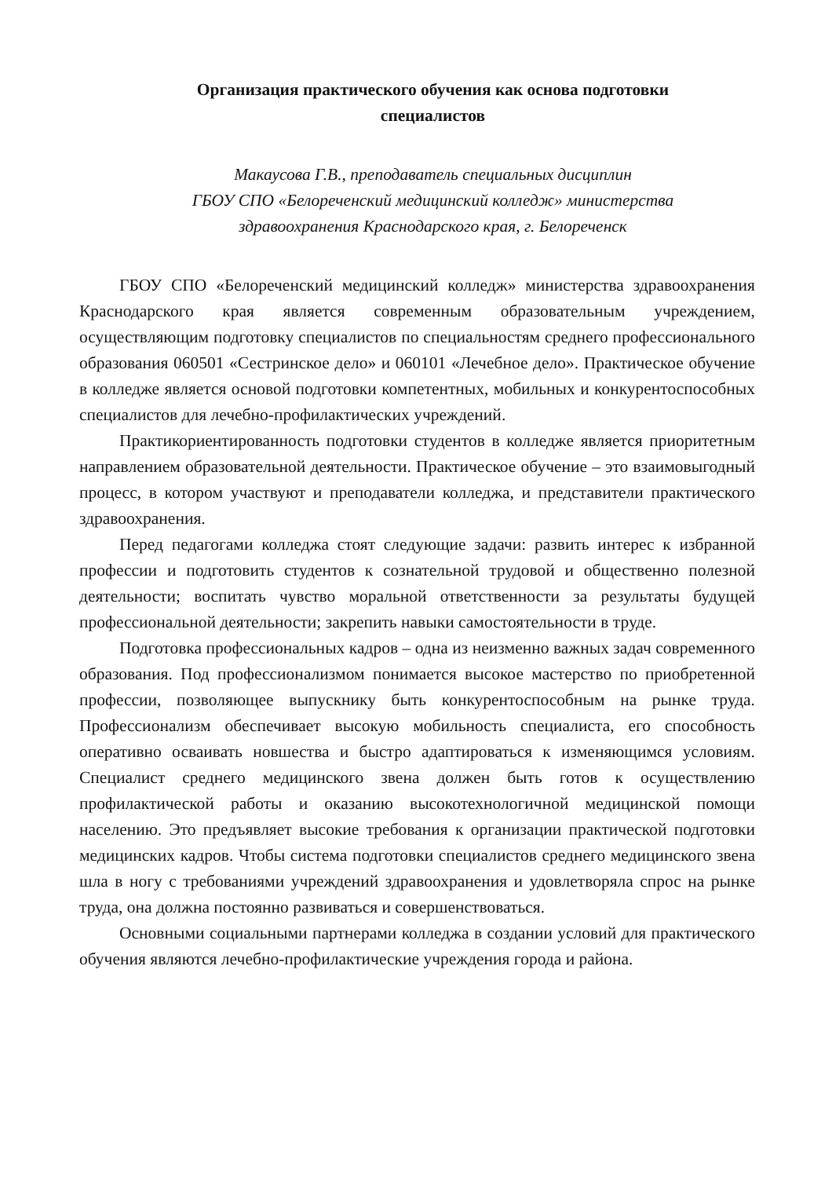Организация практического обучения как основа подготовки
специалистов
Макаусова Г.В., преподаватель специальных дисциплин
ГБОУ СПО «Белореченский медицинский колледж» министерства
здравоохранения Краснодарского края, г. Белореченск
ГБОУ СПО «Белореченский медицинский колледж» министерства здравоохранения Краснодарского края является современным образовательным учреждением, осуществляющим подготовку специалистов по специальностям среднего профессионального образования 060501 «Сестринское дело» и 060101 «Лечебное дело». Практическое обучение в колледже является основой подготовки компетентных, мобильных и конкурентоспособных специалистов для лечебно-профилактических учреждений.
Практикориентированность подготовки студентов в колледже является приоритетным направлением образовательной деятельности. Практическое обучение – это взаимовыгодный процесс, в котором участвуют и преподаватели колледжа, и представители практического здравоохранения.
Перед педагогами колледжа стоят следующие задачи: развить интерес к избранной профессии и подготовить студентов к сознательной трудовой и общественно полезной деятельности; воспитать чувство моральной ответственности за результаты будущей профессиональной деятельности; закрепить навыки самостоятельности в труде.
Подготовка профессиональных кадров – одна из неизменно важных задач современного образования. Под профессионализмом понимается высокое мастерство по приобретенной профессии, позволяющее выпускнику быть конкурентоспособным на рынке труда. Профессионализм обеспечивает высокую мобильность специалиста, его способность оперативно осваивать новшества и быстро адаптироваться к изменяющимся условиям. Специалист среднего медицинского звена должен быть готов к осуществлению профилактической работы и оказанию высокотехнологичной медицинской помощи населению. Это предъявляет высокие требования к организации практической подготовки медицинских кадров. Чтобы система подготовки специалистов среднего медицинского звена шла в ногу с требованиями учреждений здравоохранения и удовлетворяла спрос на рынке труда, она должна постоянно развиваться и совершенствоваться.
Основными социальными партнерами колледжа в создании условий для практического обучения являются лечебно-профилактические учреждения города и района.